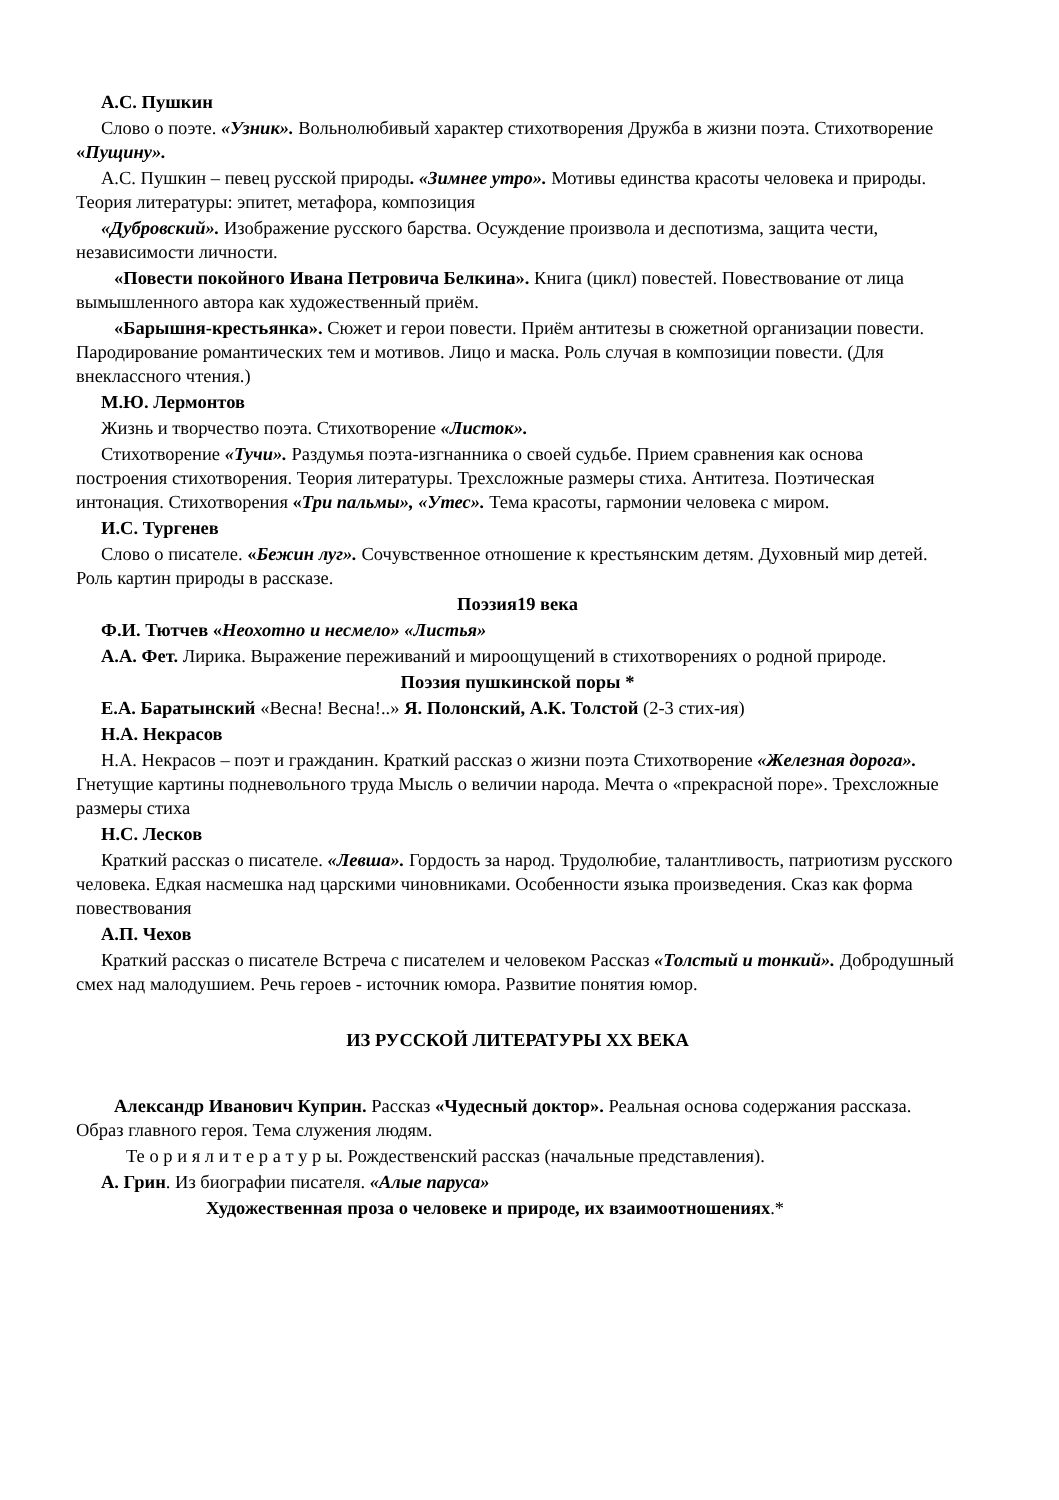А.С. Пушкин
Слово о поэте. «Узник». Вольнолюбивый характер стихотворения Дружба в жизни поэта. Стихотворение «Пущину».
А.С. Пушкин – певец русской природы. «Зимнее утро». Мотивы единства красоты человека и природы. Теория литературы: эпитет, метафора, композиция
«Дубровский». Изображение русского барства. Осуждение произвола и деспотизма, защита чести, независимости личности.
«Повести покойного Ивана Петровича Белкина». Книга (цикл) повестей. Повествование от лица вымышленного автора как художественный приём.
«Барышня-крестьянка». Сюжет и герои повести. Приём антитезы в сюжетной организации повести. Пародирование романтических тем и мотивов. Лицо и маска. Роль случая в композиции повести. (Для внеклассного чтения.)
М.Ю. Лермонтов
Жизнь и творчество поэта. Стихотворение «Листок».
Стихотворение «Тучи». Раздумья поэта-изгнанника о своей судьбе. Прием сравнения как основа построения стихотворения. Теория литературы. Трехсложные размеры стиха. Антитеза. Поэтическая интонация. Стихотворения «Три пальмы», «Утес». Тема красоты, гармонии человека с миром.
И.С. Тургенев
Слово о писателе. «Бежин луг». Сочувственное отношение к крестьянским детям. Духовный мир детей. Роль картин природы в рассказе.
Поэзия19 века
Ф.И. Тютчев «Неохотно и несмело» «Листья»
А.А. Фет. Лирика. Выражение переживаний и мироощущений в стихотворениях о родной природе.
Поэзия пушкинской поры *
Е.А. Баратынский «Весна! Весна!..» Я. Полонский, А.К. Толстой (2-3 стих-ия)
Н.А. Некрасов
Н.А. Некрасов – поэт и гражданин. Краткий рассказ о жизни поэта Стихотворение «Железная дорога». Гнетущие картины подневольного труда Мысль о величии народа. Мечта о «прекрасной поре». Трехсложные размеры стиха
Н.С. Лесков
Краткий рассказ о писателе. «Левша». Гордость за народ. Трудолюбие, талантливость, патриотизм русского человека. Едкая насмешка над царскими чиновниками. Особенности языка произведения. Сказ как форма повествования
А.П. Чехов
Краткий рассказ о писателе Встреча с писателем и человеком Рассказ «Толстый и тонкий». Добродушный смех над малодушием. Речь героев - источник юмора. Развитие понятия юмор.
ИЗ РУССКОЙ ЛИТЕРАТУРЫ XX ВЕКА
Александр Иванович Куприн. Рассказ «Чудесный доктор». Реальная основа содержания рассказа. Образ главного героя. Тема служения людям.
Те о р и я л и т е р а т у р ы. Рождественский рассказ (начальные представления).
А. Грин. Из биографии писателя. «Алые паруса»
Художественная проза о человеке и природе, их взаимоотношениях.*